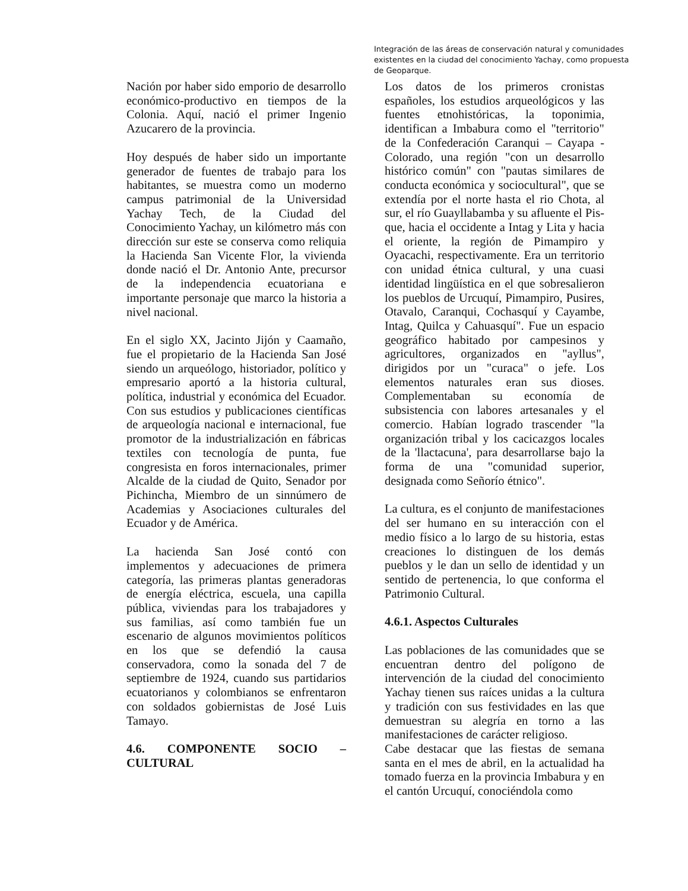Integración de las áreas de conservación natural y comunidades existentes en la ciudad del conocimiento Yachay, como propuesta de Geoparque.
Nación por haber sido emporio de desarrollo económico-productivo en tiempos de la Colonia. Aquí, nació el primer Ingenio Azucarero de la provincia.
Hoy después de haber sido un importante generador de fuentes de trabajo para los habitantes, se muestra como un moderno campus patrimonial de la Universidad Yachay Tech, de la Ciudad del Conocimiento Yachay, un kilómetro más con dirección sur este se conserva como reliquia la Hacienda San Vicente Flor, la vivienda donde nació el Dr. Antonio Ante, precursor de la independencia ecuatoriana e importante personaje que marco la historia a nivel nacional.
En el siglo XX, Jacinto Jijón y Caamaño, fue el propietario de la Hacienda San José siendo un arqueólogo, historiador, político y empresario aportó a la historia cultural, política, industrial y económica del Ecuador. Con sus estudios y publicaciones científicas de arqueología nacional e internacional, fue promotor de la industrialización en fábricas textiles con tecnología de punta, fue congresista en foros internacionales, primer Alcalde de la ciudad de Quito, Senador por Pichincha, Miembro de un sinnúmero de Academias y Asociaciones culturales del Ecuador y de América.
La hacienda San José contó con implementos y adecuaciones de primera categoría, las primeras plantas generadoras de energía eléctrica, escuela, una capilla pública, viviendas para los trabajadores y sus familias, así como también fue un escenario de algunos movimientos políticos en los que se defendió la causa conservadora, como la sonada del 7 de septiembre de 1924, cuando sus partidarios ecuatorianos y colombianos se enfrentaron con soldados gobiernistas de José Luis Tamayo.
4.6. COMPONENTE SOCIO – CULTURAL
Los datos de los primeros cronistas españoles, los estudios arqueológicos y las fuentes etnohistóricas, la toponimia, identifican a Imbabura como el "territorio" de la Confederación Caranqui – Cayapa - Colorado, una región "con un desarrollo histórico común" con "pautas similares de conducta económica y sociocultural", que se extendía por el norte hasta el rio Chota, al sur, el río Guayllabamba y su afluente el Pis-que, hacia el occidente a Intag y Lita y hacia el oriente, la región de Pimampiro y Oyacachi, respectivamente. Era un territorio con unidad étnica cultural, y una cuasi identidad lingüística en el que sobresalieron los pueblos de Urcuquí, Pimampiro, Pusires, Otavalo, Caranqui, Cochasquí y Cayambe, Intag, Quilca y Cahuasquí". Fue un espacio geográfico habitado por campesinos y agricultores, organizados en "ayllus", dirigidos por un "curaca" o jefe. Los elementos naturales eran sus dioses. Complementaban su economía de subsistencia con labores artesanales y el comercio. Habían logrado trascender "la organización tribal y los cacicazgos locales de la 'llactacuna', para desarrollarse bajo la forma de una "comunidad superior, designada como Señorío étnico".
La cultura, es el conjunto de manifestaciones del ser humano en su interacción con el medio físico a lo largo de su historia, estas creaciones lo distinguen de los demás pueblos y le dan un sello de identidad y un sentido de pertenencia, lo que conforma el Patrimonio Cultural.
4.6.1. Aspectos Culturales
Las poblaciones de las comunidades que se encuentran dentro del polígono de intervención de la ciudad del conocimiento Yachay tienen sus raíces unidas a la cultura y tradición con sus festividades en las que demuestran su alegría en torno a las manifestaciones de carácter religioso.
Cabe destacar que las fiestas de semana santa en el mes de abril, en la actualidad ha tomado fuerza en la provincia Imbabura y en el cantón Urcuquí, conociéndola como